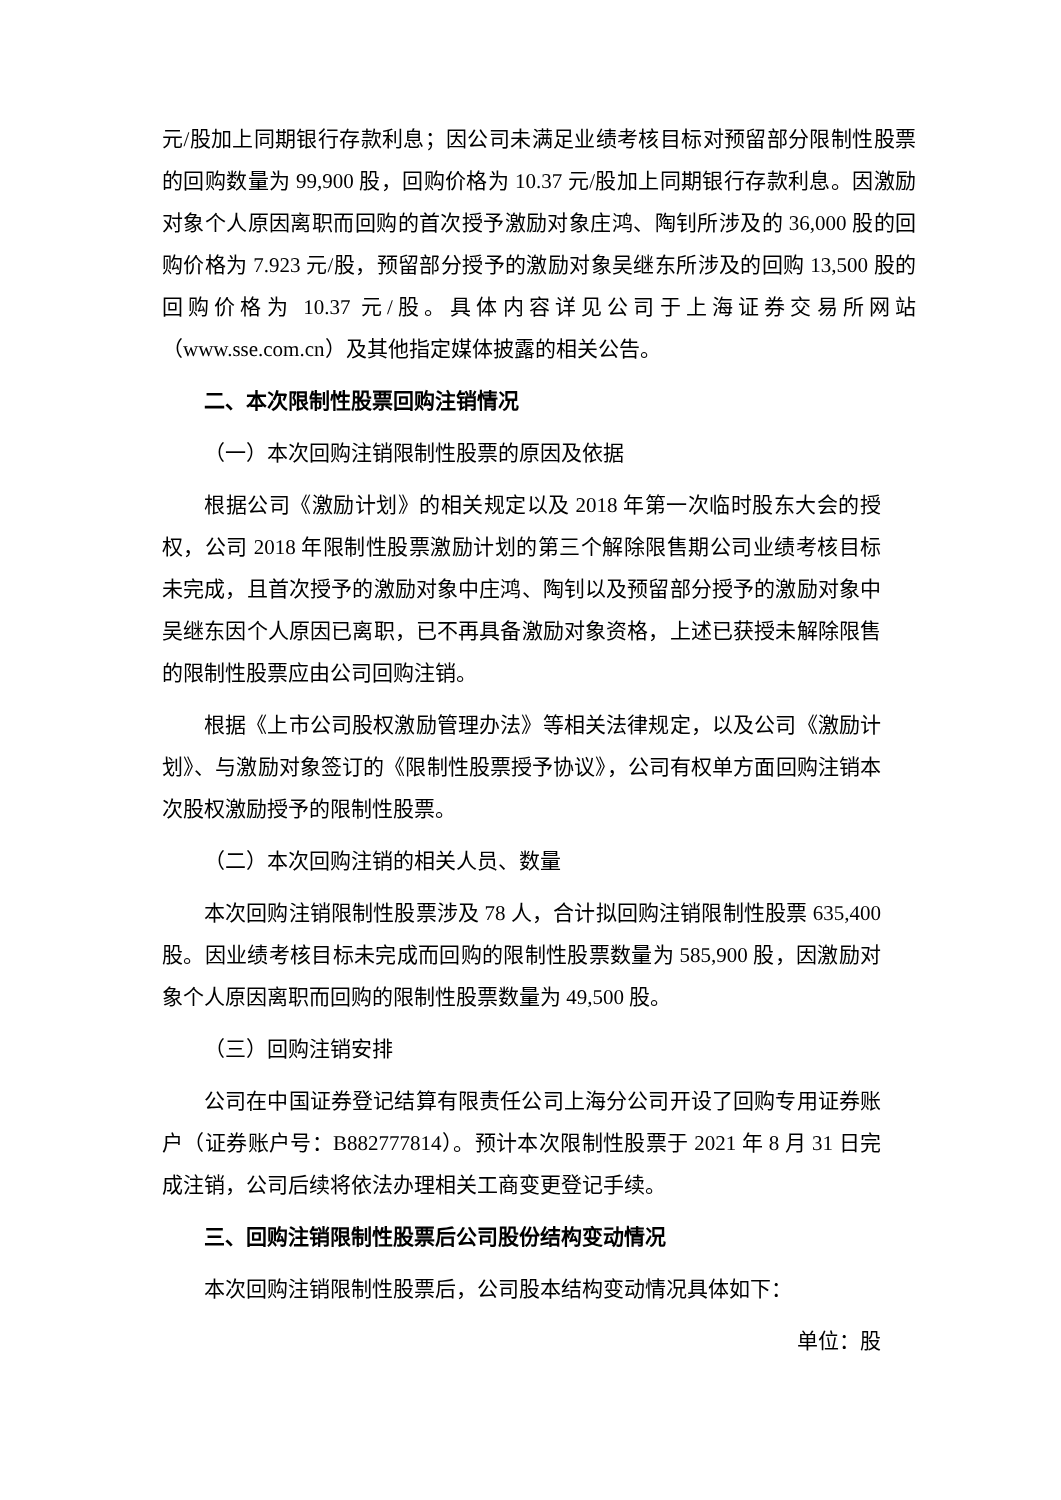元/股加上同期银行存款利息；因公司未满足业绩考核目标对预留部分限制性股票的回购数量为 99,900 股，回购价格为 10.37 元/股加上同期银行存款利息。因激励对象个人原因离职而回购的首次授予激励对象庄鸿、陶钊所涉及的 36,000 股的回购价格为 7.923 元/股，预留部分授予的激励对象吴继东所涉及的回购 13,500 股的回购价格为 10.37 元/股。具体内容详见公司于上海证券交易所网站（www.sse.com.cn）及其他指定媒体披露的相关公告。
二、本次限制性股票回购注销情况
（一）本次回购注销限制性股票的原因及依据
根据公司《激励计划》的相关规定以及 2018 年第一次临时股东大会的授权，公司 2018 年限制性股票激励计划的第三个解除限售期公司业绩考核目标未完成，且首次授予的激励对象中庄鸿、陶钊以及预留部分授予的激励对象中吴继东因个人原因已离职，已不再具备激励对象资格，上述已获授未解除限售的限制性股票应由公司回购注销。
根据《上市公司股权激励管理办法》等相关法律规定，以及公司《激励计划》、与激励对象签订的《限制性股票授予协议》，公司有权单方面回购注销本次股权激励授予的限制性股票。
（二）本次回购注销的相关人员、数量
本次回购注销限制性股票涉及 78 人，合计拟回购注销限制性股票 635,400 股。因业绩考核目标未完成而回购的限制性股票数量为 585,900 股，因激励对象个人原因离职而回购的限制性股票数量为 49,500 股。
（三）回购注销安排
公司在中国证券登记结算有限责任公司上海分公司开设了回购专用证券账户（证券账户号：B882777814）。预计本次限制性股票于 2021 年 8 月 31 日完成注销，公司后续将依法办理相关工商变更登记手续。
三、回购注销限制性股票后公司股份结构变动情况
本次回购注销限制性股票后，公司股本结构变动情况具体如下：
单位：股